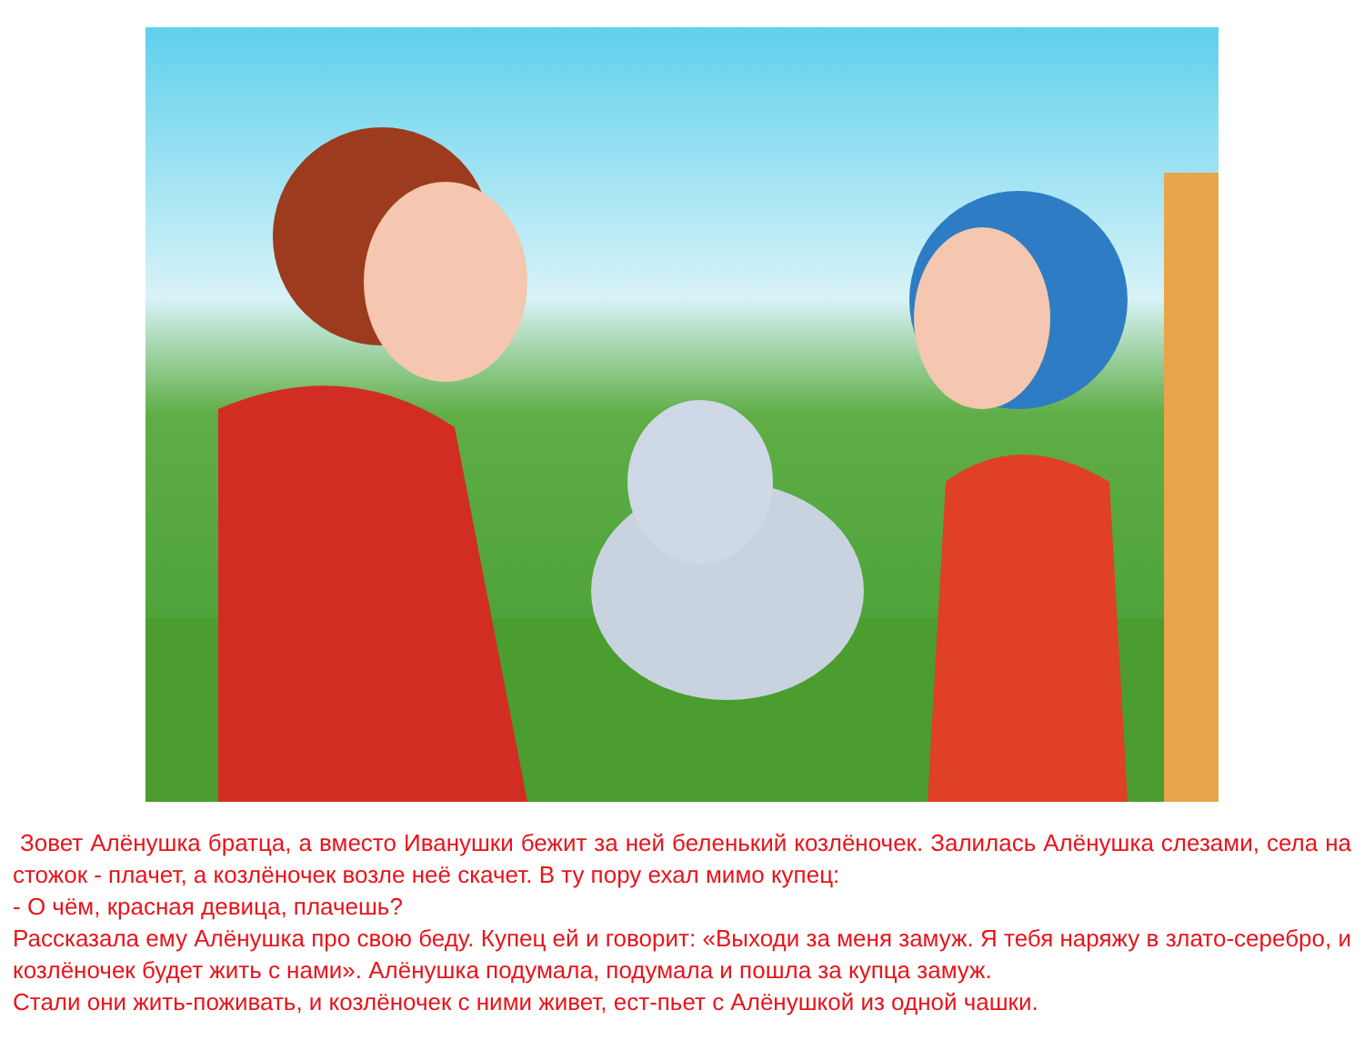Зовет Алёнушка братца, а вместо Иванушки бежит за ней беленький козлёночек. Залилась Алёнушка слезами, села на стожок - плачет, а козлёночек возле неё скачет. В ту пору ехал мимо купец:
- О чём, красная девица, плачешь?
Рассказала ему Алёнушка про свою беду. Купец ей и говорит: «Выходи за меня замуж. Я тебя наряжу в злато-серебро, и козлёночек будет жить с нами». Алёнушка подумала, подумала и пошла за купца замуж.
Стали они жить-поживать, и козлёночек с ними живет, ест-пьет с Алёнушкой из одной чашки.